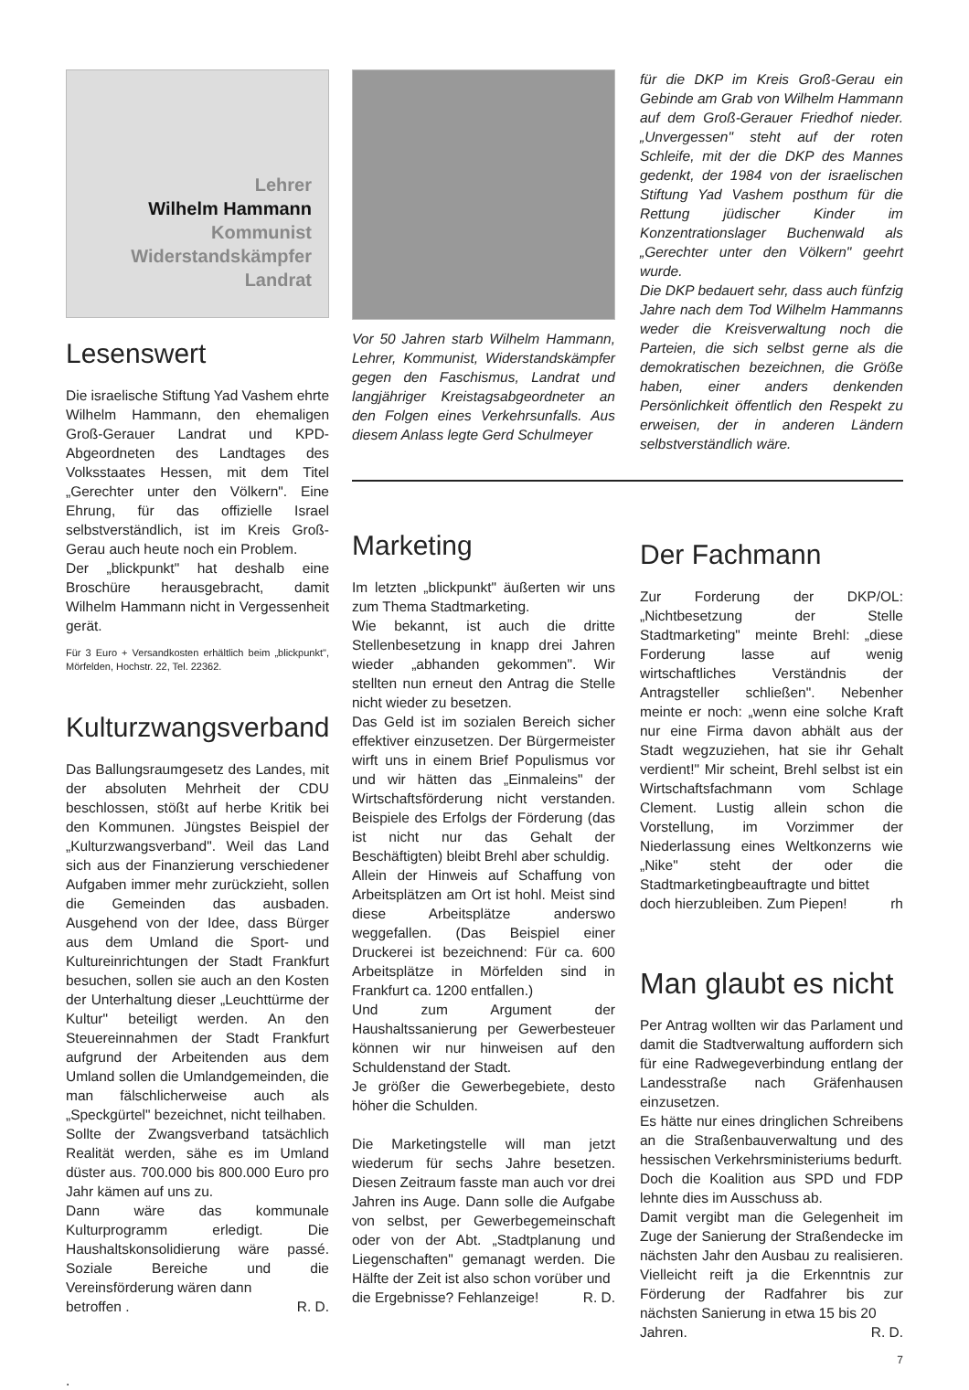Lehrer
Wilhelm Hammann
Kommunist
Widerstandskämpfer
Landrat
Lesenswert
Die israelische Stiftung Yad Vashem ehrte Wilhelm Hammann, den ehemaligen Groß-Gerauer Landrat und KPD-Abgeordneten des Landtages des Volksstaates Hessen, mit dem Titel „Gerechter unter den Völkern". Eine Ehrung, für das offizielle Israel selbstverständlich, ist im Kreis Groß-Gerau auch heute noch ein Problem.
Der „blickpunkt" hat deshalb eine Broschüre herausgebracht, damit Wilhelm Hammann nicht in Vergessenheit gerät.
Für 3 Euro + Versandkosten erhältlich beim „blickpunkt", Mörfelden, Hochstr. 22, Tel. 22362.
Kulturzwangsverband
Das Ballungsraumgesetz des Landes, mit der absoluten Mehrheit der CDU beschlossen, stößt auf herbe Kritik bei den Kommunen. Jüngstes Beispiel der „Kulturzwangsverband". Weil das Land sich aus der Finanzierung verschiedener Aufgaben immer mehr zurückzieht, sollen die Gemeinden das ausbaden. Ausgehend von der Idee, dass Bürger aus dem Umland die Sport- und Kultureinrichtungen der Stadt Frankfurt besuchen, sollen sie auch an den Kosten der Unterhaltung dieser „Leuchttürme der Kultur" beteiligt werden. An den Steuereinnahmen der Stadt Frankfurt aufgrund der Arbeitenden aus dem Umland sollen die Umlandgemeinden, die man fälschlicherweise auch als „Speckgürtel" bezeichnet, nicht teilhaben.
Sollte der Zwangsverband tatsächlich Realität werden, sähe es im Umland düster aus. 700.000 bis 800.000 Euro pro Jahr kämen auf uns zu.
Dann wäre das kommunale Kulturprogramm erledigt. Die Haushaltskonsolidierung wäre passé. Soziale Bereiche und die Vereinsförderung wären dann
betroffen . R. D.
.
Vor 50 Jahren starb Wilhelm Hammann, Lehrer, Kommunist, Widerstandskämpfer gegen den Faschismus, Landrat und langjähriger Kreistagsabgeordneter an den Folgen eines Verkehrsunfalls. Aus diesem Anlass legte Gerd Schulmeyer
Marketing
Im letzten „blickpunkt" äußerten wir uns zum Thema Stadtmarketing.
Wie bekannt, ist auch die dritte Stellenbesetzung in knapp drei Jahren wieder „abhanden gekommen". Wir stellten nun erneut den Antrag die Stelle nicht wieder zu besetzen.
Das Geld ist im sozialen Bereich sicher effektiver einzusetzen. Der Bürgermeister wirft uns in einem Brief Populismus vor und wir hätten das „Einmaleins" der Wirtschaftsförderung nicht verstanden. Beispiele des Erfolgs der Förderung (das ist nicht nur das Gehalt der Beschäftigten) bleibt Brehl aber schuldig.
Allein der Hinweis auf Schaffung von Arbeitsplätzen am Ort ist hohl. Meist sind diese Arbeitsplätze anderswo weggefallen. (Das Beispiel einer Druckerei ist bezeichnend: Für ca. 600 Arbeitsplätze in Mörfelden sind in Frankfurt ca. 1200 entfallen.)
Und zum Argument der Haushaltssanierung per Gewerbesteuer können wir nur hinweisen auf den Schuldenstand der Stadt.
Je größer die Gewerbegebiete, desto höher die Schulden.
Die Marketingstelle will man jetzt wiederum für sechs Jahre besetzen. Diesen Zeitraum fasste man auch vor drei Jahren ins Auge. Dann solle die Aufgabe von selbst, per Gewerbegemeinschaft oder von der Abt. „Stadtplanung und Liegenschaften" gemanagt werden. Die Hälfte der Zeit ist also schon vorüber und
die Ergebnisse? Fehlanzeige! R. D.
für die DKP im Kreis Groß-Gerau ein Gebinde am Grab von Wilhelm Hammann auf dem Groß-Gerauer Friedhof nieder. „Unvergessen" steht auf der roten Schleife, mit der die DKP des Mannes gedenkt, der 1984 von der israelischen Stiftung Yad Vashem posthum für die Rettung jüdischer Kinder im Konzentrationslager Buchenwald als „Gerechter unter den Völkern" geehrt wurde.
Die DKP bedauert sehr, dass auch fünfzig Jahre nach dem Tod Wilhelm Hammanns weder die Kreisverwaltung noch die Parteien, die sich selbst gerne als die demokratischen bezeichnen, die Größe haben, einer anders denkenden Persönlichkeit öffentlich den Respekt zu erweisen, der in anderen Ländern selbstverständlich wäre.
Der Fachmann
Zur Forderung der DKP/OL: „Nichtbesetzung der Stelle Stadtmarketing" meinte Brehl: „diese Forderung lasse auf wenig wirtschaftliches Verständnis der Antragsteller schließen". Nebenher meinte er noch: „wenn eine solche Kraft nur eine Firma davon abhält aus der Stadt wegzuziehen, hat sie ihr Gehalt verdient!" Mir scheint, Brehl selbst ist ein Wirtschaftsfachmann vom Schlage Clement. Lustig allein schon die Vorstellung, im Vorzimmer der Niederlassung eines Weltkonzerns wie „Nike" steht der oder die Stadtmarketingbeauftragte und bittet
doch hierzubleiben. Zum Piepen! rh
Man glaubt es nicht
Per Antrag wollten wir das Parlament und damit die Stadtverwaltung auffordern sich für eine Radwegeverbindung entlang der Landesstraße nach Gräfenhausen einzusetzen.
Es hätte nur eines dringlichen Schreibens an die Straßenbauverwaltung und des hessischen Verkehrsministeriums bedurft.
Doch die Koalition aus SPD und FDP lehnte dies im Ausschuss ab.
Damit vergibt man die Gelegenheit im Zuge der Sanierung der Straßendecke im nächsten Jahr den Ausbau zu realisieren. Vielleicht reift ja die Erkenntnis zur Förderung der Radfahrer bis zur nächsten Sanierung in etwa 15 bis 20
Jahren. R. D.
7